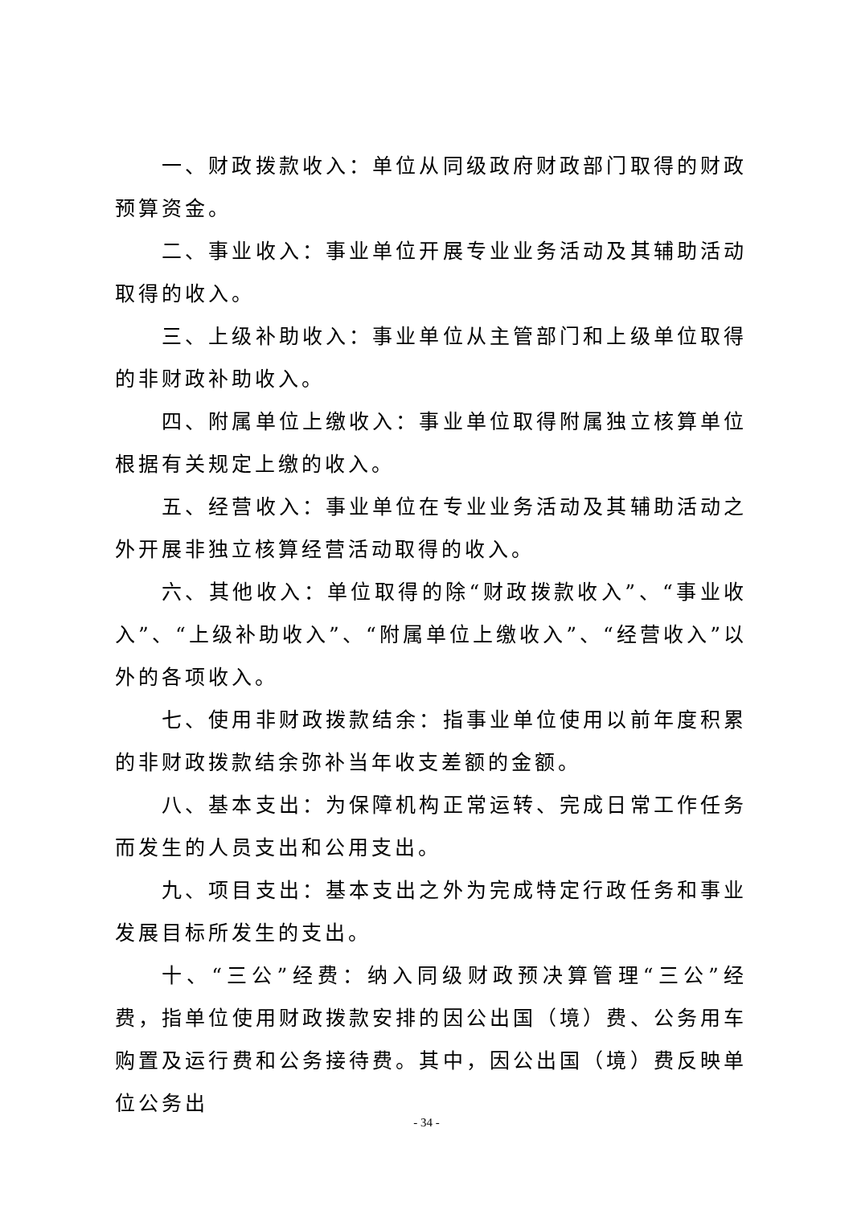一、财政拨款收入：单位从同级政府财政部门取得的财政预算资金。
二、事业收入：事业单位开展专业业务活动及其辅助活动取得的收入。
三、上级补助收入：事业单位从主管部门和上级单位取得的非财政补助收入。
四、附属单位上缴收入：事业单位取得附属独立核算单位根据有关规定上缴的收入。
五、经营收入：事业单位在专业业务活动及其辅助活动之外开展非独立核算经营活动取得的收入。
六、其他收入：单位取得的除“财政拨款收入”、“事业收入”、“上级补助收入”、“附属单位上缴收入”、“经营收入”以外的各项收入。
七、使用非财政拨款结余：指事业单位使用以前年度积累的非财政拨款结余弥补当年收支差额的金额。
八、基本支出：为保障机构正常运转、完成日常工作任务而发生的人员支出和公用支出。
九、项目支出：基本支出之外为完成特定行政任务和事业发展目标所发生的支出。
十、“三公”经费：纳入同级财政预决算管理“三公”经费，指单位使用财政拨款安排的因公出国（境）费、公务用车购置及运行费和公务接待费。其中，因公出国（境）费反映单位公务出
- 34 -